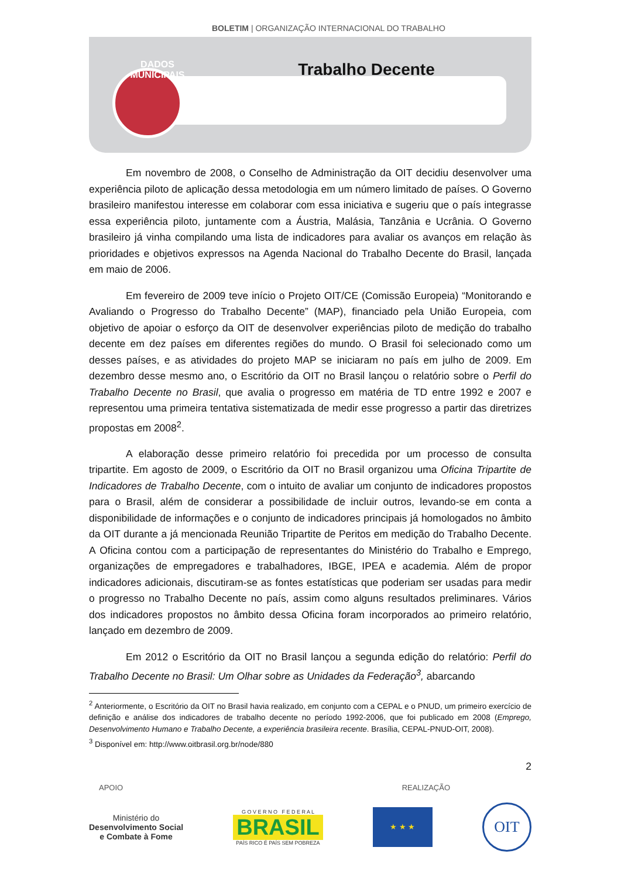BOLETIM | ORGANIZAÇÃO INTERNACIONAL DO TRABALHO
DADOS MUNICIPAIS
Trabalho Decente
Em novembro de 2008, o Conselho de Administração da OIT decidiu desenvolver uma experiência piloto de aplicação dessa metodologia em um número limitado de países. O Governo brasileiro manifestou interesse em colaborar com essa iniciativa e sugeriu que o país integrasse essa experiência piloto, juntamente com a Áustria, Malásia, Tanzânia e Ucrânia. O Governo brasileiro já vinha compilando uma lista de indicadores para avaliar os avanços em relação às prioridades e objetivos expressos na Agenda Nacional do Trabalho Decente do Brasil, lançada em maio de 2006.
Em fevereiro de 2009 teve início o Projeto OIT/CE (Comissão Europeia) “Monitorando e Avaliando o Progresso do Trabalho Decente” (MAP), financiado pela União Europeia, com objetivo de apoiar o esforço da OIT de desenvolver experiências piloto de medição do trabalho decente em dez países em diferentes regiões do mundo. O Brasil foi selecionado como um desses países, e as atividades do projeto MAP se iniciaram no país em julho de 2009. Em dezembro desse mesmo ano, o Escritório da OIT no Brasil lançou o relatório sobre o Perfil do Trabalho Decente no Brasil, que avalia o progresso em matéria de TD entre 1992 e 2007 e representou uma primeira tentativa sistematizada de medir esse progresso a partir das diretrizes propostas em 2008<sup>2</sup>.
A elaboração desse primeiro relatório foi precedida por um processo de consulta tripartite. Em agosto de 2009, o Escritório da OIT no Brasil organizou uma Oficina Tripartite de Indicadores de Trabalho Decente, com o intuito de avaliar um conjunto de indicadores propostos para o Brasil, além de considerar a possibilidade de incluir outros, levando-se em conta a disponibilidade de informações e o conjunto de indicadores principais já homologados no âmbito da OIT durante a já mencionada Reunião Tripartite de Peritos em medição do Trabalho Decente. A Oficina contou com a participação de representantes do Ministério do Trabalho e Emprego, organizações de empregadores e trabalhadores, IBGE, IPEA e academia. Além de propor indicadores adicionais, discutiram-se as fontes estatísticas que poderiam ser usadas para medir o progresso no Trabalho Decente no país, assim como alguns resultados preliminares. Vários dos indicadores propostos no âmbito dessa Oficina foram incorporados ao primeiro relatório, lançado em dezembro de 2009.
Em 2012 o Escritório da OIT no Brasil lançou a segunda edição do relatório: Perfil do Trabalho Decente no Brasil: Um Olhar sobre as Unidades da Federação<sup>3</sup>, abarcando
<sup>2</sup> Anteriormente, o Escritório da OIT no Brasil havia realizado, em conjunto com a CEPAL e o PNUD, um primeiro exercício de definição e análise dos indicadores de trabalho decente no período 1992-2006, que foi publicado em 2008 (Emprego, Desenvolvimento Humano e Trabalho Decente, a experiência brasileira recente. Brasília, CEPAL-PNUD-OIT, 2008).
<sup>3</sup> Disponível em: http://www.oitbrasil.org.br/node/880
2
APOIO REALIZAÇÃO
Ministério do
Desenvolvimento Social
e Combate à Fome
G O V E R N O F E D E R A L
BRASIL
PAÍS RICO É PAÍS SEM POBREZA
★ ★ ★
OIT